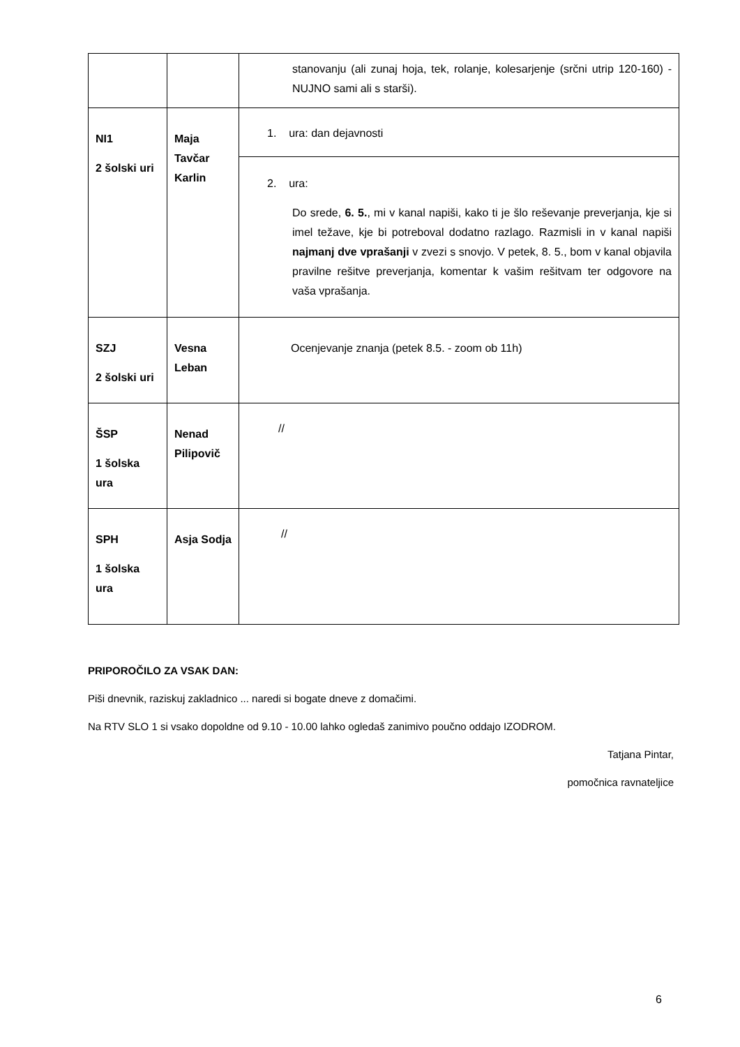| | | stanovanju (ali zunaj hoja, tek, rolanje, kolesarjenje (srčni utrip 120-160) - NUJNO sami ali s starši). |
| NI1 2 šolski uri | Maja Tavčar Karlin | 1. ura: dan dejavnosti |
| | | 2. ura: Do srede, 6. 5. , mi v kanal napiši, kako ti je šlo reševanje preverjanja, kje si imel težave, kje bi potreboval dodatno razlago. Razmisli in v kanal napiši najmanj dve vprašanji v zvezi s snovjo. V petek, 8. 5., bom v kanal objavila pravilne rešitve preverjanja, komentar k vašim rešitvam ter odgovore na vaša vprašanja. |
| SZJ 2 šolski uri | Vesna Leban | Ocenjevanje znanja (petek 8.5. - zoom ob 11h) |
| ŠSP 1 šolska ura | Nenad Pilipovič | // |
| SPH 1 šolska ura | Asja Sodja | // |
PRIPOROČILO ZA VSAK DAN:
Piši dnevnik, raziskuj zakladnico ... naredi si bogate dneve z domačimi.
Na RTV SLO 1 si vsako dopoldne od 9.10 - 10.00 lahko ogledaš zanimivo poučno oddajo IZODROM.
Tatjana Pintar,
pomočnica ravnateljice
6